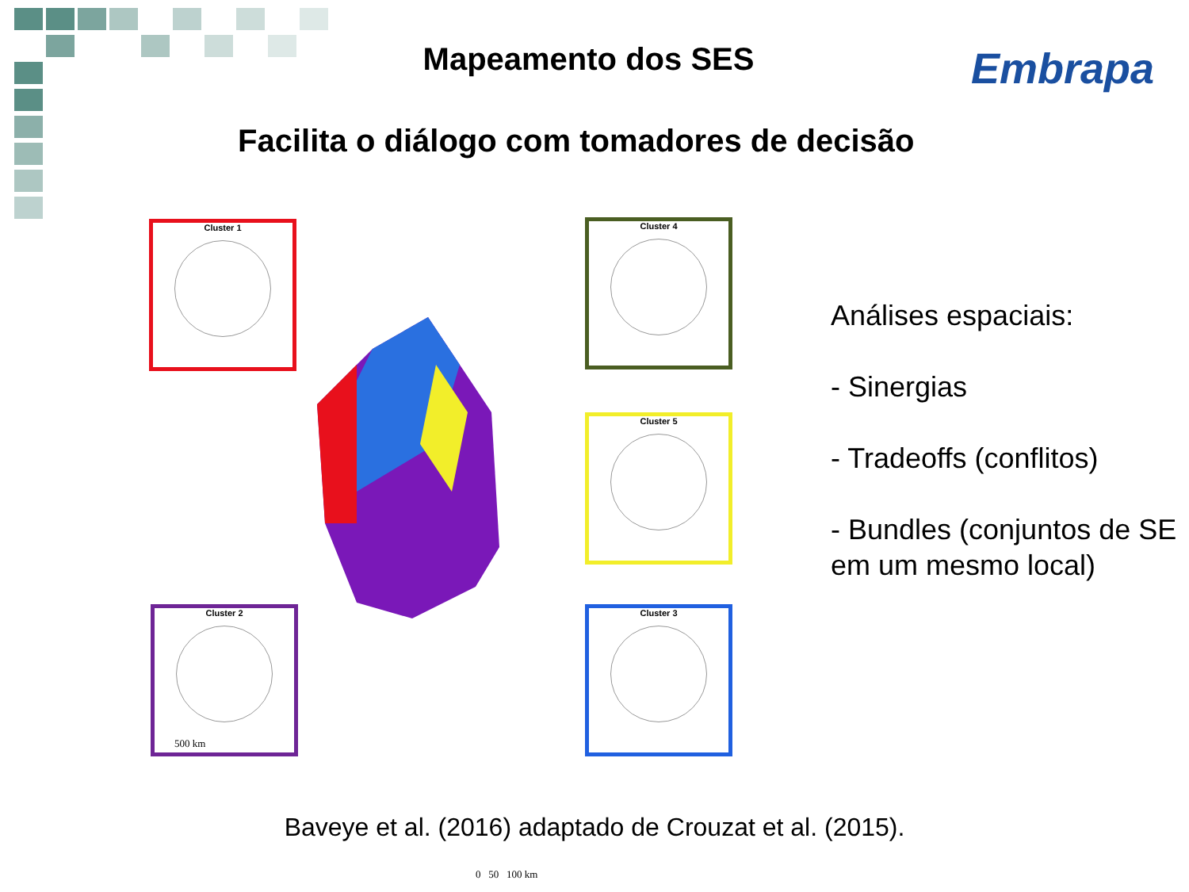Mapeamento dos SES Embrapa
Facilita o diálogo com tomadores de decisão
Cluster 1 Cluster 4
Cluster 5
Cluster 2 Cluster 3
500 km
0 50 100 km
Análises espaciais:
- Sinergias
- Tradeoffs (conflitos)
- Bundles (conjuntos de SE em um mesmo local)
Baveye et al. (2016) adaptado de Crouzat et al. (2015).